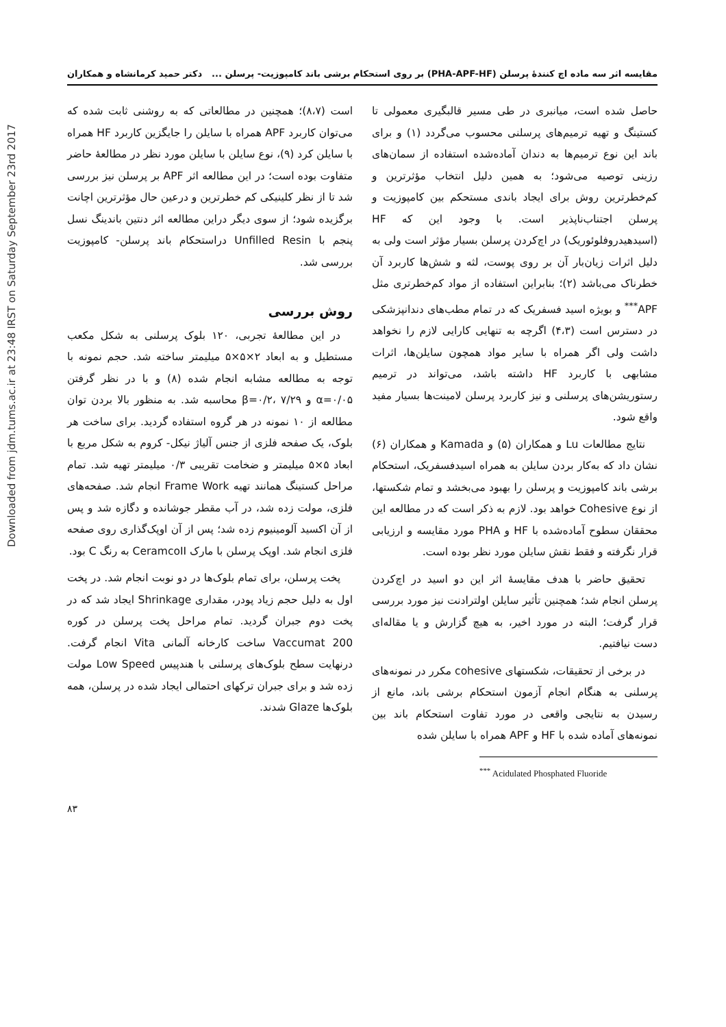Downloaded from jdm.tums.ac.ir at 23:48 IRST on Saturday September 23rd 2017
مقایسه اثر سه ماده اچ کنندهٔ پرسلن (PHA-APF-HF) بر روی استحکام برشی باند کامپوزیت- پرسلن ... دکتر حمید کرمانشاه و همکاران
حاصل شده است، میانبری در طی مسیر قالبگیری معمولی تا کستینگ و تهیه ترمیم‌های پرسلنی محسوب می‌گردد (۱) و برای باند این نوع ترمیم‌ها به دندان آماده‌شده استفاده از سمان‌های رزینی توصیه می‌شود؛ به همین دلیل انتخاب مؤثرترین و کم‌خطرترین روش برای ایجاد باندی مستحکم بین کامپوزیت و پرسلن اجتناب‌ناپذیر است. با وجود این که HF (اسیدهیدروفلوئوریک) در اچ‌کردن پرسلن بسیار مؤثر است ولی به دلیل اثرات زیان‌بار آن بر روی پوست، لثه و شش‌ها کاربرد آن خطرناک می‌باشد (۲)؛ بنابراین استفاده از مواد کم‌خطرتری مثل APF<sup>***</sup> و بویژه اسید فسفریک که در تمام مطب‌های دندانپزشکی در دسترس است (۴،۳) اگرچه به تنهایی کارایی لازم را نخواهد داشت ولی اگر همراه با سایر مواد همچون سایلن‌ها، اثرات مشابهی با کاربرد HF داشته باشد، می‌تواند در ترمیم رستوریشن‌های پرسلنی و نیز کاربرد پرسلن لامینت‌ها بسیار مفید واقع شود.
نتایج مطالعات Lu و همکاران (۵) و Kamada و همکاران (۶) نشان داد که به‌کار بردن سایلن به همراه اسیدفسفریک، استحکام برشی باند کامپوزیت و پرسلن را بهبود می‌بخشد و تمام شکستها، از نوع Cohesive خواهد بود. لازم به ذکر است که در مطالعه این محققان سطوح آماده‌شده با HF و PHA مورد مقایسه و ارزیابی قرار نگرفته و فقط نقش سایلن مورد نظر بوده است.
تحقیق حاضر با هدف مقایسهٔ اثر این دو اسید در اچ‌کردن پرسلن انجام شد؛ همچنین تأثیر سایلن اولترادنت نیز مورد بررسی قرار گرفت؛ البته در مورد اخیر، به هیچ گزارش و یا مقاله‌ای دست نیافتیم.
در برخی از تحقیقات، شکستهای cohesive مکرر در نمونه‌های پرسلنی به هنگام انجام آزمون استحکام برشی باند، مانع از رسیدن به نتایجی واقعی در مورد تفاوت استحکام باند بین نمونه‌های آماده شده با HF و APF همراه با سایلن شده
<sup>***</sup> Acidulated Phosphated Fluoride
است (۸،۷)؛ همچنین در مطالعاتی که به روشنی ثابت شده که می‌توان کاربرد APF همراه با سایلن را جایگزین کاربرد HF همراه با سایلن کرد (۹)، نوع سایلن با سایلن مورد نظر در مطالعهٔ حاضر متفاوت بوده است؛ در این مطالعه اثر APF بر پرسلن نیز بررسی شد تا از نظر کلینیکی کم خطرترین و درعین حال مؤثرترین اچانت برگزیده شود؛ از سوی دیگر دراین مطالعه اثر دنتین باندینگ نسل پنجم با Unfilled Resin دراستحکام باند پرسلن- کامپوزیت بررسی شد.
روش بررسی
در این مطالعهٔ تجربی، ۱۲۰ بلوک پرسلنی به شکل مکعب مستطیل و به ابعاد ۲×۵×۵ میلیمتر ساخته شد. حجم نمونه با توجه به مطالعه مشابه انجام شده (۸) و با در نظر گرفتن α=۰/۰۵ و β=۰/۲، ۷/۲۹ محاسبه شد. به منظور بالا بردن توان مطالعه از ۱۰ نمونه در هر گروه استفاده گردید. برای ساخت هر بلوک، یک صفحه فلزی از جنس آلیاژ نیکل- کروم به شکل مربع با ابعاد ۵×۵ میلیمتر و ضخامت تقریبی ۰/۳ میلیمتر تهیه شد. تمام مراحل کستینگ همانند تهیه Frame Work انجام شد. صفحه‌های فلزی، مولت زده شد، در آب مقطر جوشانده و دگازه شد و پس از آن اکسید آلومینیوم زده شد؛ پس از آن اوپک‌گذاری روی صفحه فلزی انجام شد. اوپک پرسلن با مارک CeramcoII به رنگ C بود.
پخت پرسلن، برای تمام بلوک‌ها در دو نوبت انجام شد. در پخت اول به دلیل حجم زیاد پودر، مقداری Shrinkage ایجاد شد که در پخت دوم جبران گردید. تمام مراحل پخت پرسلن در کوره Vaccumat 200 ساخت کارخانه آلمانی Vita انجام گرفت. درنهایت سطح بلوک‌های پرسلنی با هندپیس Low Speed مولت زده شد و برای جبران ترکهای احتمالی ایجاد شده در پرسلن، همه بلوک‌ها Glaze شدند.
۸۳